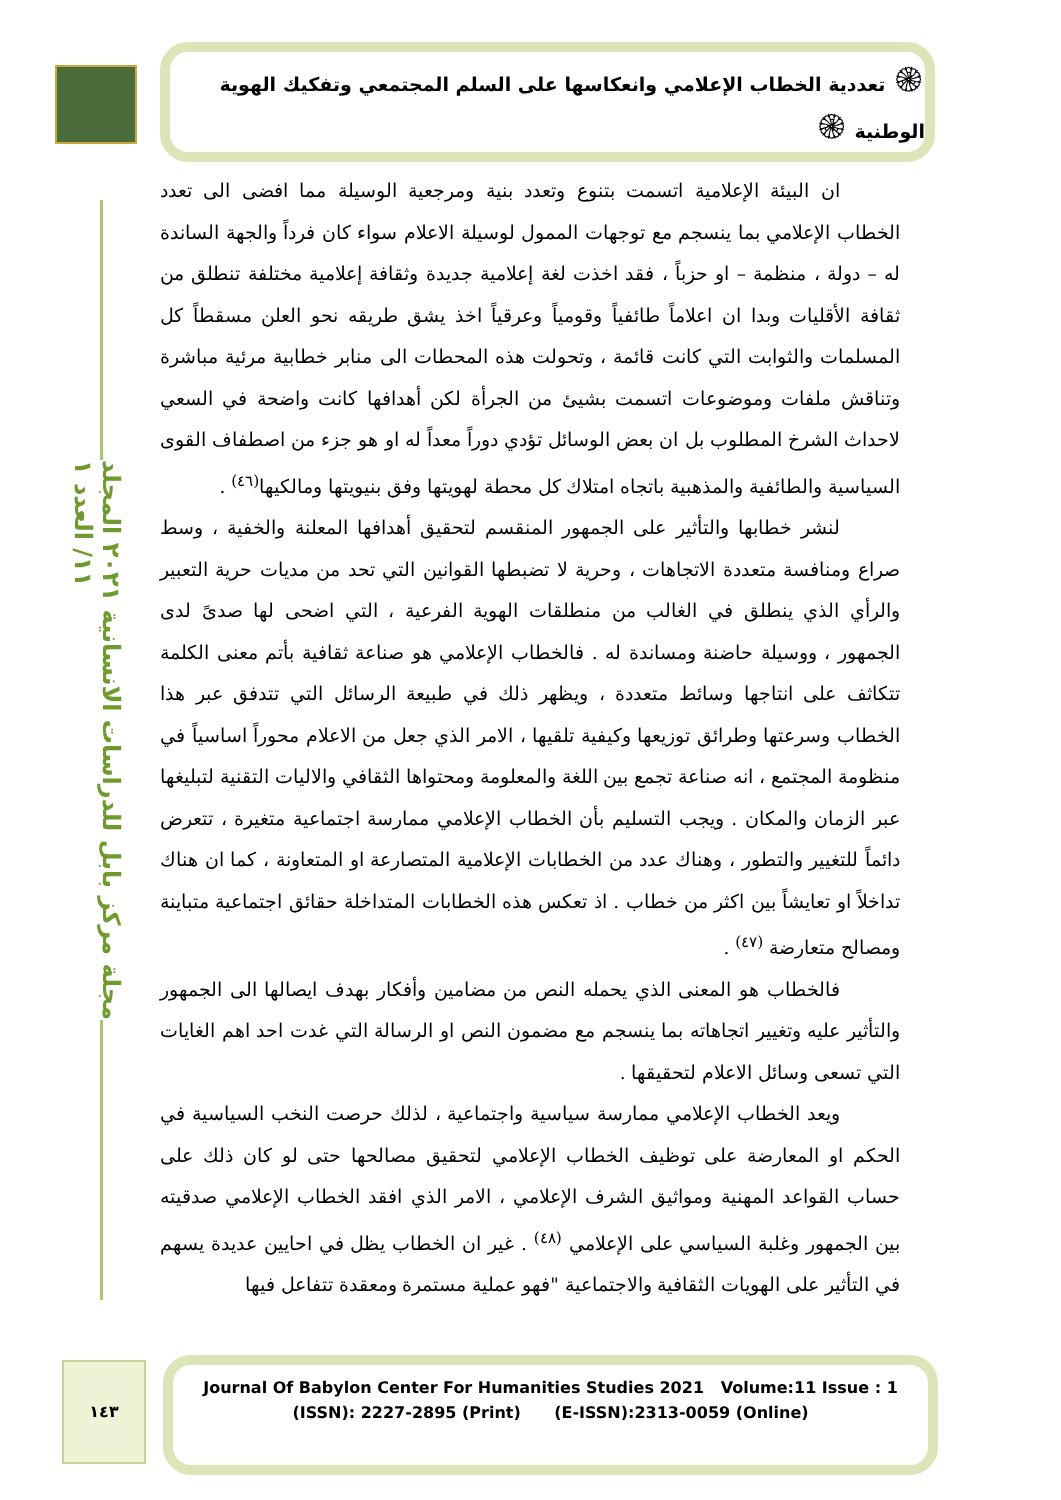مجلة مركز بابل للدراسات الانسانية ٢٠٢١ المجلد ١١/ العدد ١
۞ تعددية الخطاب الإعلامي وانعكاسها على السلم المجتمعي وتفكيك الهوية الوطنية ۞
ان البيئة الإعلامية اتسمت بتنوع وتعدد بنية ومرجعية الوسيلة مما افضى الى تعدد الخطاب الإعلامي بما ينسجم مع توجهات الممول لوسيلة الاعلام سواء كان فرداً والجهة الساندة له – دولة ، منظمة – او حزباً ، فقد اخذت لغة إعلامية جديدة وثقافة إعلامية مختلفة تنطلق من ثقافة الأقليات وبدا ان اعلاماً طائفياً وقومياً وعرقياً اخذ يشق طريقه نحو العلن مسقطاً كل المسلمات والثوابت التي كانت قائمة ، وتحولت هذه المحطات الى منابر خطابية مرئية مباشرة وتناقش ملفات وموضوعات اتسمت بشيئ من الجرأة لكن أهدافها كانت واضحة في السعي لاحداث الشرخ المطلوب بل ان بعض الوسائل تؤدي دوراً معداً له او هو جزء من اصطفاف القوى السياسية والطائفية والمذهبية باتجاه امتلاك كل محطة لهويتها وفق بنيويتها ومالكيها<sup>(٤٦)</sup> .
لنشر خطابها والتأثير على الجمهور المنقسم لتحقيق أهدافها المعلنة والخفية ، وسط صراع ومنافسة متعددة الاتجاهات ، وحرية لا تضبطها القوانين التي تحد من مديات حرية التعبير والرأي الذي ينطلق في الغالب من منطلقات الهوية الفرعية ، التي اضحى لها صدىً لدى الجمهور ، ووسيلة حاضنة ومساندة له . فالخطاب الإعلامي هو صناعة ثقافية بأتم معنى الكلمة تتكاثف على انتاجها وسائط متعددة ، ويظهر ذلك في طبيعة الرسائل التي تتدفق عبر هذا الخطاب وسرعتها وطرائق توزيعها وكيفية تلقيها ، الامر الذي جعل من الاعلام محوراً اساسياً في منظومة المجتمع ، انه صناعة تجمع بين اللغة والمعلومة ومحتواها الثقافي والاليات التقنية لتبليغها عبر الزمان والمكان . ويجب التسليم بأن الخطاب الإعلامي ممارسة اجتماعية متغيرة ، تتعرض دائماً للتغيير والتطور ، وهناك عدد من الخطابات الإعلامية المتصارعة او المتعاونة ، كما ان هناك تداخلاً او تعايشاً بين اكثر من خطاب . اذ تعكس هذه الخطابات المتداخلة حقائق اجتماعية متباينة ومصالح متعارضة <sup>(٤٧)</sup> .
فالخطاب هو المعنى الذي يحمله النص من مضامين وأفكار بهدف ايصالها الى الجمهور والتأثير عليه وتغيير اتجاهاته بما ينسجم مع مضمون النص او الرسالة التي غدت احد اهم الغايات التي تسعى وسائل الاعلام لتحقيقها .
ويعد الخطاب الإعلامي ممارسة سياسية واجتماعية ، لذلك حرصت النخب السياسية في الحكم او المعارضة على توظيف الخطاب الإعلامي لتحقيق مصالحها حتى لو كان ذلك على حساب القواعد المهنية ومواثيق الشرف الإعلامي ، الامر الذي افقد الخطاب الإعلامي صدقيته بين الجمهور وغلبة السياسي على الإعلامي <sup>(٤٨)</sup> . غير ان الخطاب يظل في احايين عديدة يسهم في التأثير على الهويات الثقافية والاجتماعية "فهو عملية مستمرة ومعقدة تتفاعل فيها
١٤٣
Journal Of Babylon Center For Humanities Studies 2021 Volume:11 Issue : 1
(ISSN): 2227-2895 (Print) (E-ISSN):2313-0059 (Online)